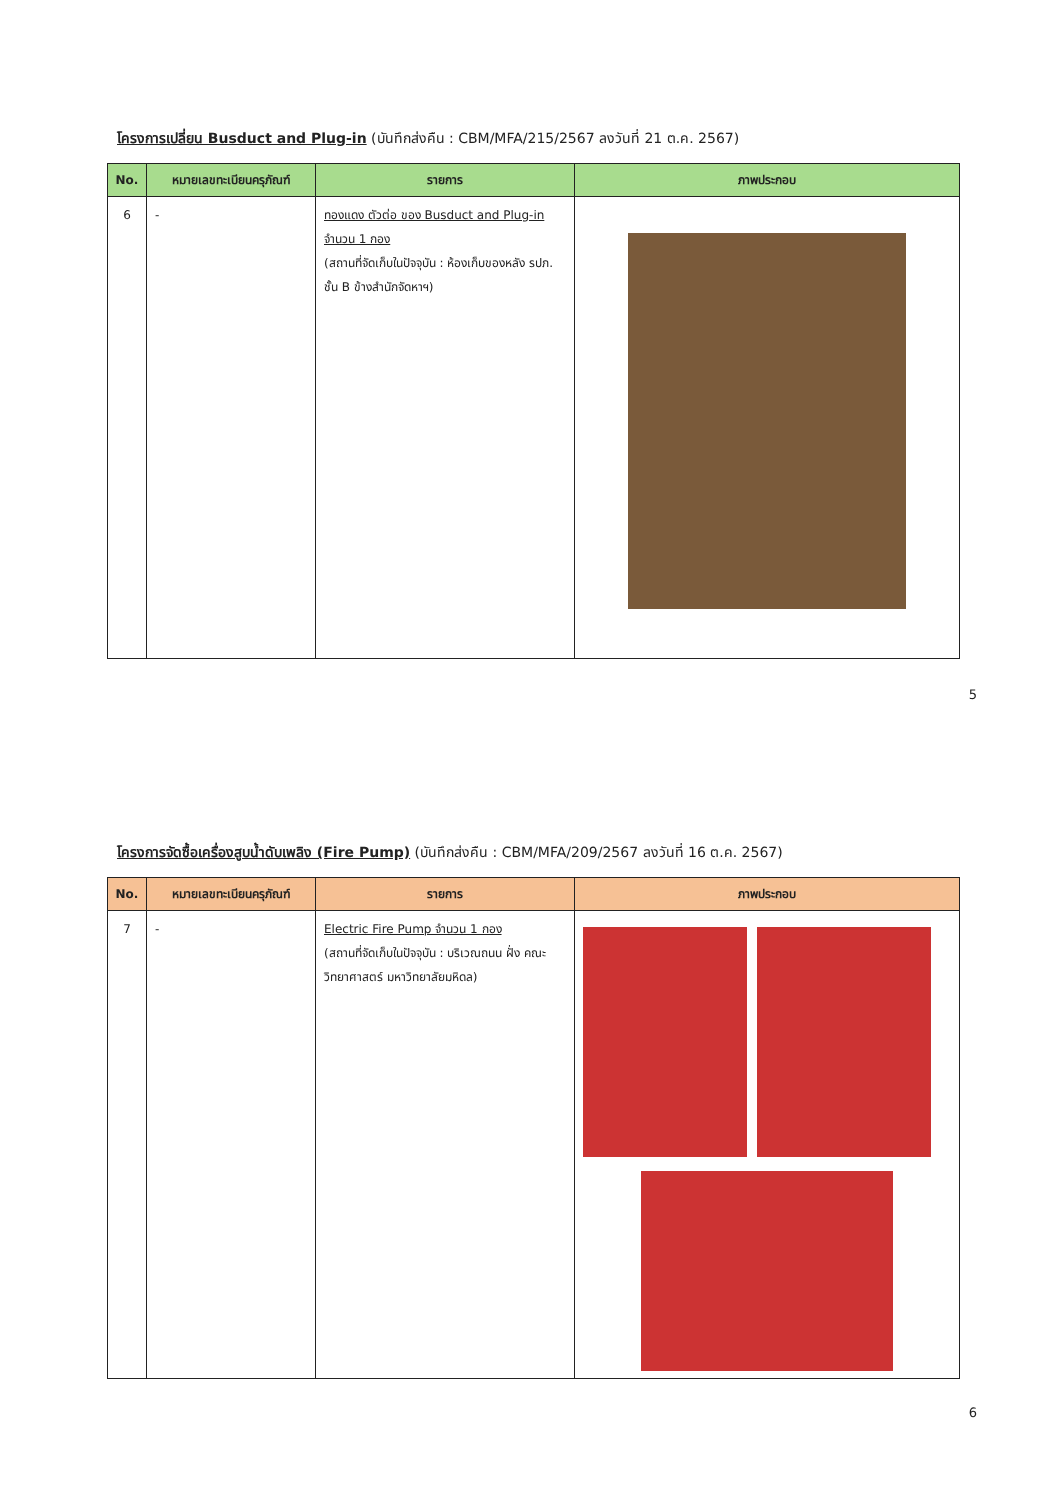โครงการเปลี่ยน Busduct and Plug-in (บันทึกส่งคืน : CBM/MFA/215/2567 ลงวันที่ 21 ต.ค. 2567)
| No. | หมายเลขทะเบียนครุภัณฑ์ | รายการ | ภาพประกอบ |
| --- | --- | --- | --- |
| 6 | - | ทองแดง ตัวต่อ ของ Busduct and Plug-in จำนวน 1 กอง (สถานที่จัดเก็บในปัจจุบัน : ห้องเก็บของหลัง รปภ. ชั้น B ข้างสำนักจัดหาฯ) | |
5
โครงการจัดซื้อเครื่องสูบน้ำดับเพลิง (Fire Pump) (บันทึกส่งคืน : CBM/MFA/209/2567 ลงวันที่ 16 ต.ค. 2567)
| No. | หมายเลขทะเบียนครุภัณฑ์ | รายการ | ภาพประกอบ |
| --- | --- | --- | --- |
| 7 | - | Electric Fire Pump จำนวน 1 กอง (สถานที่จัดเก็บในปัจจุบัน : บริเวณถนน ฝั่ง คณะวิทยาศาสตร์ มหาวิทยาลัยมหิดล) | |
6